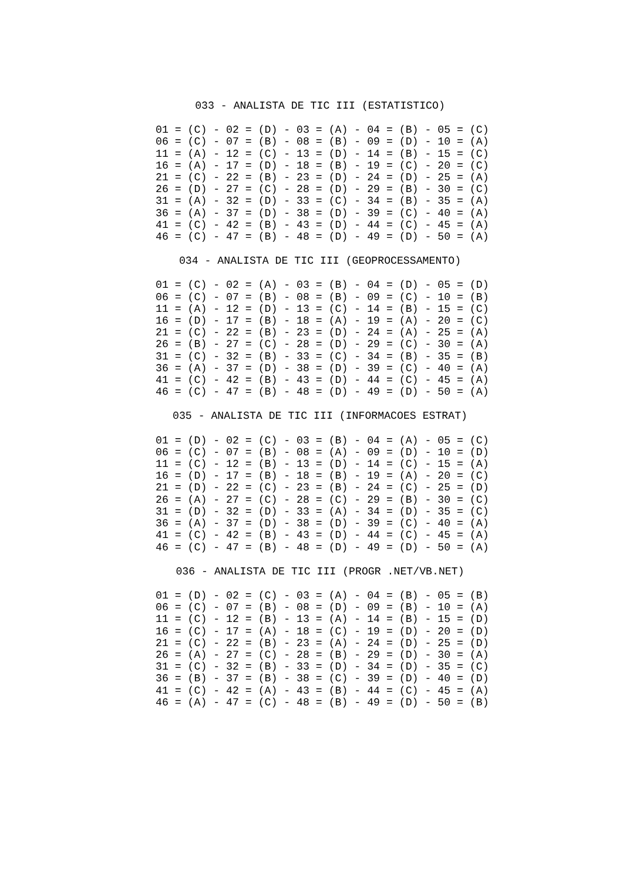033 - ANALISTA DE TIC III (ESTATISTICO)
01 = (C) - 02 = (D) - 03 = (A) - 04 = (B) - 05 = (C)
06 = (C) - 07 = (B) - 08 = (B) - 09 = (D) - 10 = (A)
11 = (A) - 12 = (C) - 13 = (D) - 14 = (B) - 15 = (C)
16 = (A) - 17 = (D) - 18 = (B) - 19 = (C) - 20 = (C)
21 = (C) - 22 = (B) - 23 = (D) - 24 = (D) - 25 = (A)
26 = (D) - 27 = (C) - 28 = (D) - 29 = (B) - 30 = (C)
31 = (A) - 32 = (D) - 33 = (C) - 34 = (B) - 35 = (A)
36 = (A) - 37 = (D) - 38 = (D) - 39 = (C) - 40 = (A)
41 = (C) - 42 = (B) - 43 = (D) - 44 = (C) - 45 = (A)
46 = (C) - 47 = (B) - 48 = (D) - 49 = (D) - 50 = (A)
034 - ANALISTA DE TIC III (GEOPROCESSAMENTO)
01 = (C) - 02 = (A) - 03 = (B) - 04 = (D) - 05 = (D)
06 = (C) - 07 = (B) - 08 = (B) - 09 = (C) - 10 = (B)
11 = (A) - 12 = (D) - 13 = (C) - 14 = (B) - 15 = (C)
16 = (D) - 17 = (B) - 18 = (A) - 19 = (A) - 20 = (C)
21 = (C) - 22 = (B) - 23 = (D) - 24 = (A) - 25 = (A)
26 = (B) - 27 = (C) - 28 = (D) - 29 = (C) - 30 = (A)
31 = (C) - 32 = (B) - 33 = (C) - 34 = (B) - 35 = (B)
36 = (A) - 37 = (D) - 38 = (D) - 39 = (C) - 40 = (A)
41 = (C) - 42 = (B) - 43 = (D) - 44 = (C) - 45 = (A)
46 = (C) - 47 = (B) - 48 = (D) - 49 = (D) - 50 = (A)
035 - ANALISTA DE TIC III (INFORMACOES ESTRAT)
01 = (D) - 02 = (C) - 03 = (B) - 04 = (A) - 05 = (C)
06 = (C) - 07 = (B) - 08 = (A) - 09 = (D) - 10 = (D)
11 = (C) - 12 = (B) - 13 = (D) - 14 = (C) - 15 = (A)
16 = (D) - 17 = (B) - 18 = (B) - 19 = (A) - 20 = (C)
21 = (D) - 22 = (C) - 23 = (B) - 24 = (C) - 25 = (D)
26 = (A) - 27 = (C) - 28 = (C) - 29 = (B) - 30 = (C)
31 = (D) - 32 = (D) - 33 = (A) - 34 = (D) - 35 = (C)
36 = (A) - 37 = (D) - 38 = (D) - 39 = (C) - 40 = (A)
41 = (C) - 42 = (B) - 43 = (D) - 44 = (C) - 45 = (A)
46 = (C) - 47 = (B) - 48 = (D) - 49 = (D) - 50 = (A)
036 - ANALISTA DE TIC III (PROGR .NET/VB.NET)
01 = (D) - 02 = (C) - 03 = (A) - 04 = (B) - 05 = (B)
06 = (C) - 07 = (B) - 08 = (D) - 09 = (B) - 10 = (A)
11 = (C) - 12 = (B) - 13 = (A) - 14 = (B) - 15 = (D)
16 = (C) - 17 = (A) - 18 = (C) - 19 = (D) - 20 = (D)
21 = (C) - 22 = (B) - 23 = (A) - 24 = (D) - 25 = (D)
26 = (A) - 27 = (C) - 28 = (B) - 29 = (D) - 30 = (A)
31 = (C) - 32 = (B) - 33 = (D) - 34 = (D) - 35 = (C)
36 = (B) - 37 = (B) - 38 = (C) - 39 = (D) - 40 = (D)
41 = (C) - 42 = (A) - 43 = (B) - 44 = (C) - 45 = (A)
46 = (A) - 47 = (C) - 48 = (B) - 49 = (D) - 50 = (B)